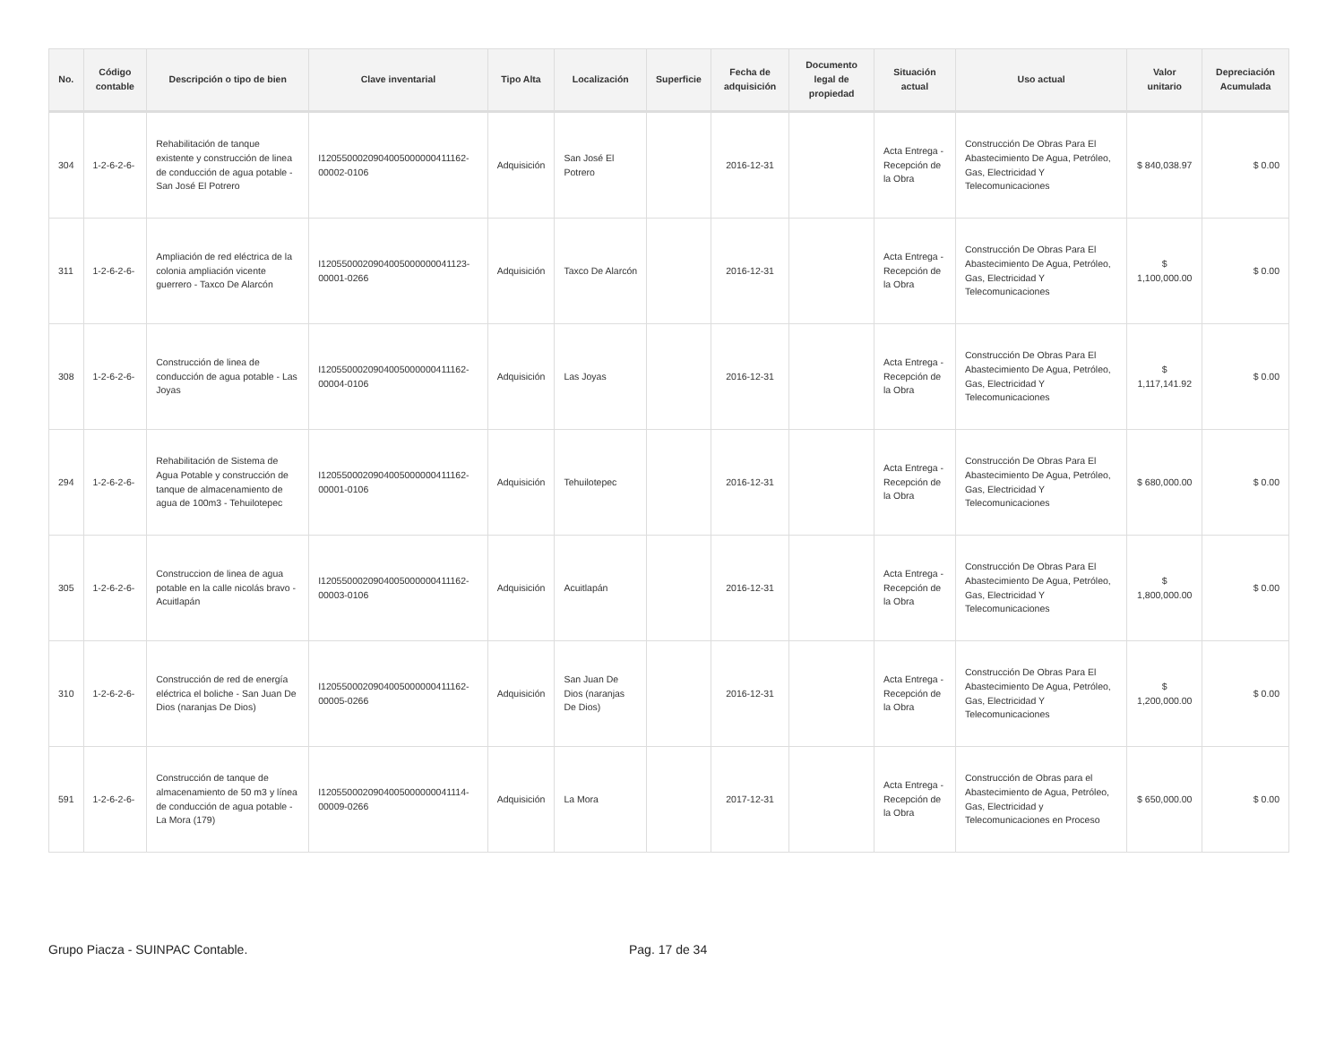| No. | Código contable | Descripción o tipo de bien | Clave inventarial | Tipo Alta | Localización | Superficie | Fecha de adquisición | Documento legal de propiedad | Situación actual | Uso actual | Valor unitario | Depreciación Acumulada |
| --- | --- | --- | --- | --- | --- | --- | --- | --- | --- | --- | --- | --- |
| 304 | 1-2-6-2-6- | Rehabilitación de tanque existente y construcción de linea de conducción de agua potable - San José El Potrero | I1205500020904005000000411162-00002-0106 | Adquisición | San José El Potrero | | 2016-12-31 | | Acta Entrega - Recepción de la Obra | Construcción De Obras Para El Abastecimiento De Agua, Petróleo, Gas, Electricidad Y Telecomunicaciones | $ 840,038.97 | $ 0.00 |
| 311 | 1-2-6-2-6- | Ampliación de red eléctrica de la colonia ampliación vicente guerrero - Taxco De Alarcón | I1205500020904005000000041123-00001-0266 | Adquisición | Taxco De Alarcón | | 2016-12-31 | | Acta Entrega - Recepción de la Obra | Construcción De Obras Para El Abastecimiento De Agua, Petróleo, Gas, Electricidad Y Telecomunicaciones | $ 1,100,000.00 | $ 0.00 |
| 308 | 1-2-6-2-6- | Construcción de linea de conducción de agua potable - Las Joyas | I1205500020904005000000411162-00004-0106 | Adquisición | Las Joyas | | 2016-12-31 | | Acta Entrega - Recepción de la Obra | Construcción De Obras Para El Abastecimiento De Agua, Petróleo, Gas, Electricidad Y Telecomunicaciones | $ 1,117,141.92 | $ 0.00 |
| 294 | 1-2-6-2-6- | Rehabilitación de Sistema de Agua Potable y construcción de tanque de almacenamiento de agua de 100m3 - Tehuilotepec | I1205500020904005000000411162-00001-0106 | Adquisición | Tehuilotepec | | 2016-12-31 | | Acta Entrega - Recepción de la Obra | Construcción De Obras Para El Abastecimiento De Agua, Petróleo, Gas, Electricidad Y Telecomunicaciones | $ 680,000.00 | $ 0.00 |
| 305 | 1-2-6-2-6- | Construccion de linea de agua potable en la calle nicolás bravo - Acuitlapán | I1205500020904005000000411162-00003-0106 | Adquisición | Acuitlapán | | 2016-12-31 | | Acta Entrega - Recepción de la Obra | Construcción De Obras Para El Abastecimiento De Agua, Petróleo, Gas, Electricidad Y Telecomunicaciones | $ 1,800,000.00 | $ 0.00 |
| 310 | 1-2-6-2-6- | Construcción de red de energía eléctrica el boliche - San Juan De Dios (naranjas De Dios) | I1205500020904005000000411162-00005-0266 | Adquisición | San Juan De Dios (naranjas De Dios) | | 2016-12-31 | | Acta Entrega - Recepción de la Obra | Construcción De Obras Para El Abastecimiento De Agua, Petróleo, Gas, Electricidad Y Telecomunicaciones | $ 1,200,000.00 | $ 0.00 |
| 591 | 1-2-6-2-6- | Construcción de tanque de almacenamiento de 50 m3 y línea de conducción de agua potable - La Mora (179) | I1205500020904005000000041114-00009-0266 | Adquisición | La Mora | | 2017-12-31 | | Acta Entrega - Recepción de la Obra | Construcción de Obras para el Abastecimiento de Agua, Petróleo, Gas, Electricidad y Telecomunicaciones en Proceso | $ 650,000.00 | $ 0.00 |
Grupo Piacza - SUINPAC Contable. Pag. 17 de 34